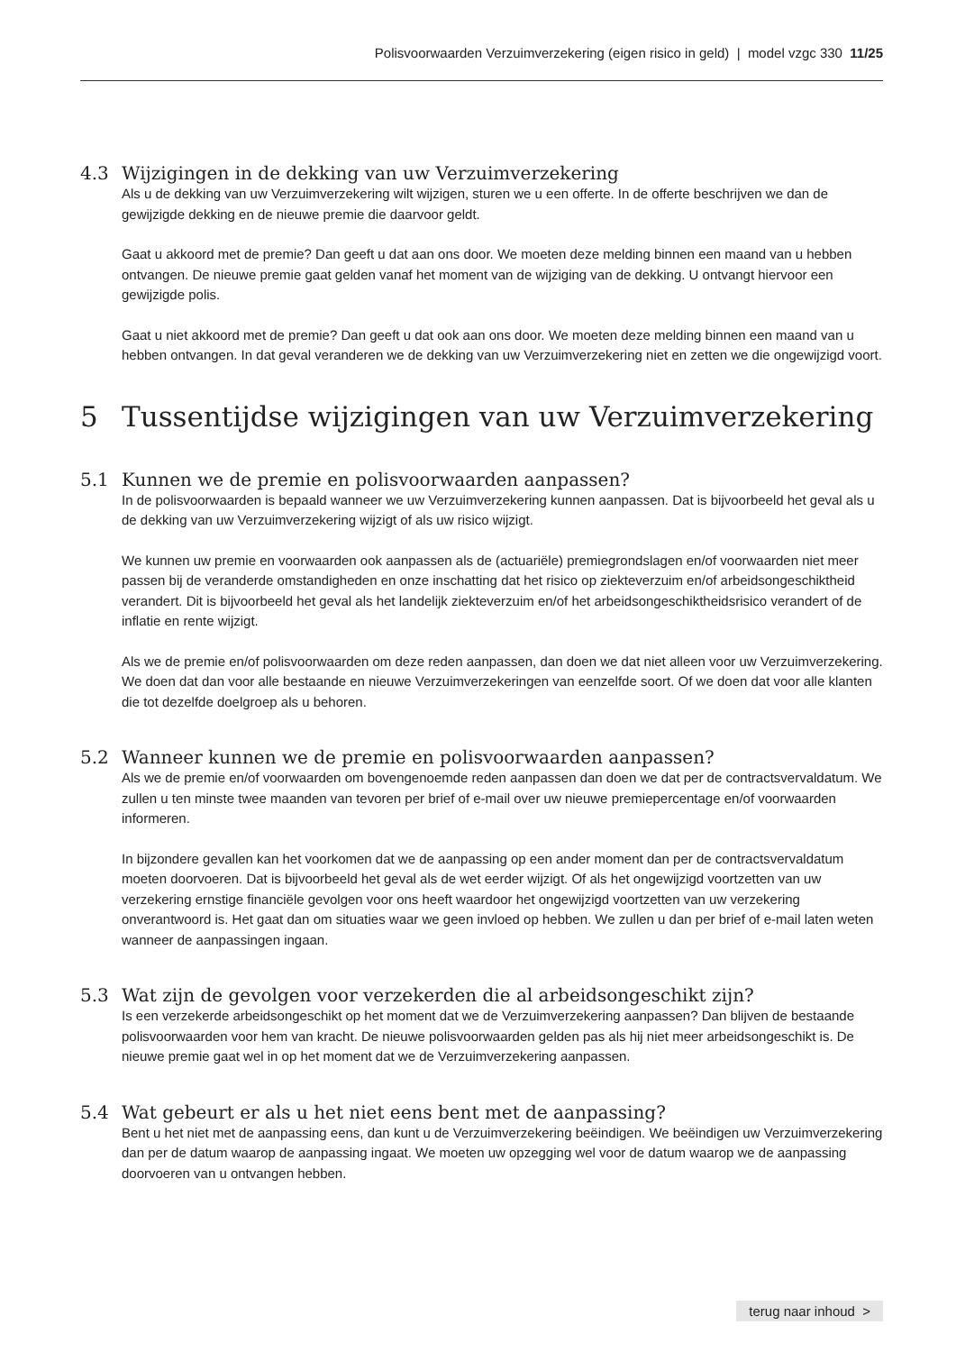Polisvoorwaarden Verzuimverzekering (eigen risico in geld) | model vzgc 330 11/25
4.3 Wijzigingen in de dekking van uw Verzuimverzekering
Als u de dekking van uw Verzuimverzekering wilt wijzigen, sturen we u een offerte. In de offerte beschrijven we dan de gewijzigde dekking en de nieuwe premie die daarvoor geldt.
Gaat u akkoord met de premie? Dan geeft u dat aan ons door. We moeten deze melding binnen een maand van u hebben ontvangen. De nieuwe premie gaat gelden vanaf het moment van de wijziging van de dekking. U ontvangt hiervoor een gewijzigde polis.
Gaat u niet akkoord met de premie? Dan geeft u dat ook aan ons door. We moeten deze melding binnen een maand van u hebben ontvangen. In dat geval veranderen we de dekking van uw Verzuimverzekering niet en zetten we die ongewijzigd voort.
5 Tussentijdse wijzigingen van uw Verzuimverzekering
5.1 Kunnen we de premie en polisvoorwaarden aanpassen?
In de polisvoorwaarden is bepaald wanneer we uw Verzuimverzekering kunnen aanpassen. Dat is bijvoorbeeld het geval als u de dekking van uw Verzuimverzekering wijzigt of als uw risico wijzigt.
We kunnen uw premie en voorwaarden ook aanpassen als de (actuariële) premiegrondslagen en/of voorwaarden niet meer passen bij de veranderde omstandigheden en onze inschatting dat het risico op ziekteverzuim en/of arbeidsongeschiktheid verandert. Dit is bijvoorbeeld het geval als het landelijk ziekteverzuim en/of het arbeidsongeschiktheidsrisico verandert of de inflatie en rente wijzigt.
Als we de premie en/of polisvoorwaarden om deze reden aanpassen, dan doen we dat niet alleen voor uw Verzuimverzekering. We doen dat dan voor alle bestaande en nieuwe Verzuimverzekeringen van eenzelfde soort. Of we doen dat voor alle klanten die tot dezelfde doelgroep als u behoren.
5.2 Wanneer kunnen we de premie en polisvoorwaarden aanpassen?
Als we de premie en/of voorwaarden om bovengenoemde reden aanpassen dan doen we dat per de contracts­vervaldatum. We zullen u ten minste twee maanden van tevoren per brief of e-mail over uw nieuwe premie­percentage en/of voorwaarden informeren.
In bijzondere gevallen kan het voorkomen dat we de aanpassing op een ander moment dan per de contracts­vervaldatum moeten doorvoeren. Dat is bijvoorbeeld het geval als de wet eerder wijzigt. Of als het ongewijzigd voortzetten van uw verzekering ernstige financiële gevolgen voor ons heeft waardoor het ongewijzigd voortzetten van uw verzekering onverantwoord is. Het gaat dan om situaties waar we geen invloed op hebben. We zullen u dan per brief of e-mail laten weten wanneer de aanpassingen ingaan.
5.3 Wat zijn de gevolgen voor verzekerden die al arbeidsongeschikt zijn?
Is een verzekerde arbeidsongeschikt op het moment dat we de Verzuimverzekering aanpassen? Dan blijven de bestaande polisvoorwaarden voor hem van kracht. De nieuwe polisvoorwaarden gelden pas als hij niet meer arbeidsongeschikt is. De nieuwe premie gaat wel in op het moment dat we de Verzuimverzekering aanpassen.
5.4 Wat gebeurt er als u het niet eens bent met de aanpassing?
Bent u het niet met de aanpassing eens, dan kunt u de Verzuimverzekering beëindigen. We beëindigen uw Verzuimverzekering dan per de datum waarop de aanpassing ingaat. We moeten uw opzegging wel voor de datum waarop we de aanpassing doorvoeren van u ontvangen hebben.
terug naar inhoud >